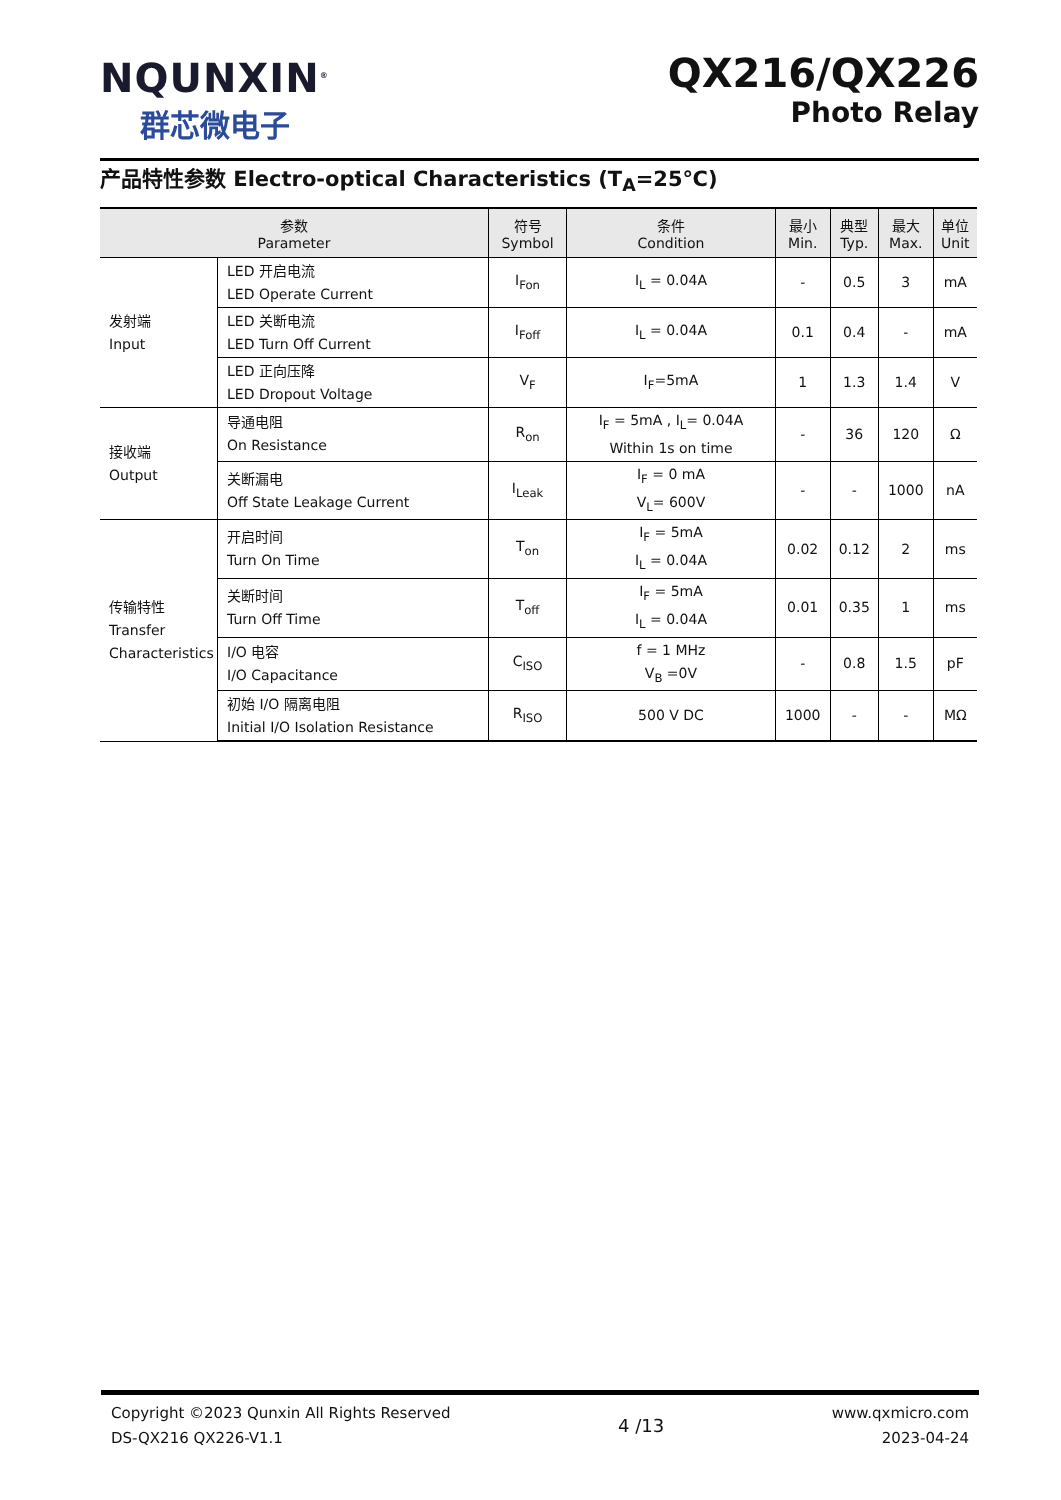NQUNXIN<sup>®</sup>
群芯微电子
QX216/QX226
Photo Relay
产品特性参数 Electro-optical Characteristics (T<sub>A</sub>=25℃)
| 参数 Parameter | | 符号 Symbol | 条件 Condition | 最小 Min. | 典型 Typ. | 最大 Max. | 单位 Unit |
| --- | --- | --- | --- | --- | --- | --- | --- |
| 发射端 Input | LED 开启电流 LED Operate Current | I<sub>Fon</sub> | I<sub>L</sub> = 0.04A | - | 0.5 | 3 | mA |
| | LED 关断电流 LED Turn Off Current | I<sub>Foff</sub> | I<sub>L</sub> = 0.04A | 0.1 | 0.4 | - | mA |
| | LED 正向压降 LED Dropout Voltage | V<sub>F</sub> | I<sub>F</sub>=5mA | 1 | 1.3 | 1.4 | V |
| 接收端 Output | 导通电阻 On Resistance | R<sub>on</sub> | I<sub>F</sub> = 5mA , I<sub>L</sub>= 0.04A Within 1s on time | - | 36 | 120 | Ω |
| | 关断漏电 Off State Leakage Current | I<sub>Leak</sub> | I<sub>F</sub> = 0 mA V<sub>L</sub>= 600V | - | - | 1000 | nA |
| 传输特性 Transfer Characteristics | 开启时间 Turn On Time | T<sub>on</sub> | I<sub>F</sub> = 5mA I<sub>L</sub> = 0.04A | 0.02 | 0.12 | 2 | ms |
| | 关断时间 Turn Off Time | T<sub>off</sub> | I<sub>F</sub> = 5mA I<sub>L</sub> = 0.04A | 0.01 | 0.35 | 1 | ms |
| | I/O 电容 I/O Capacitance | C<sub>ISO</sub> | f = 1 MHz V<sub>B</sub> =0V | - | 0.8 | 1.5 | pF |
| | 初始 I/O 隔离电阻 Initial I/O Isolation Resistance | R<sub>ISO</sub> | 500 V DC | 1000 | - | - | MΩ |
Copyright ©2023 Qunxin All Rights Reserved
DS-QX216 QX226-V1.1
4 /13
www.qxmicro.com
2023-04-24